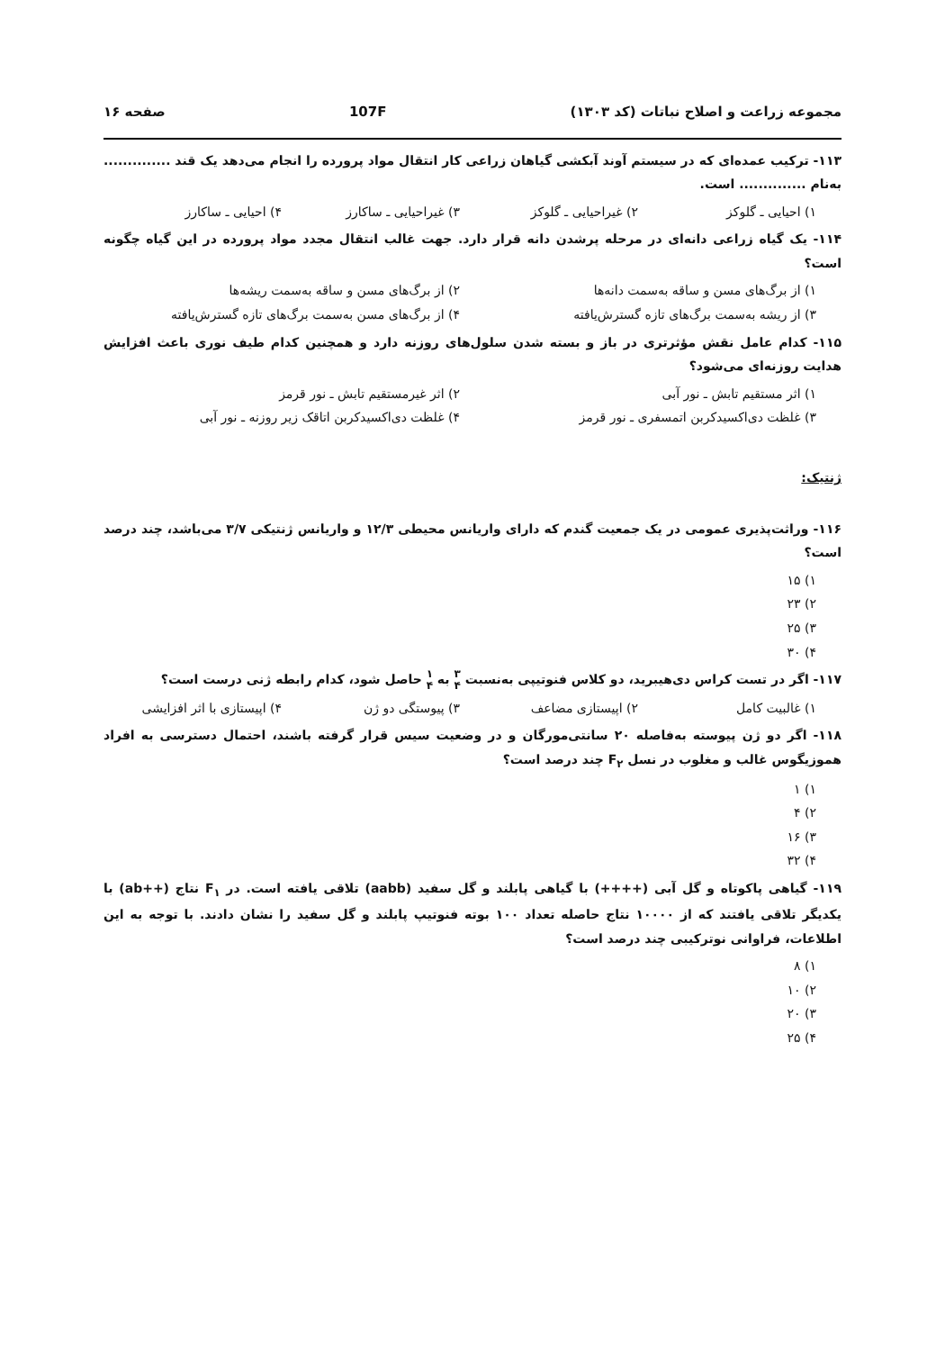مجموعه زراعت و اصلاح نباتات (کد ۱۳۰۳) 107F صفحه ۱۶
۱۱۳- ترکیب عمده‌ای که در سیستم آوند آبکشی گیاهان زراعی کار انتقال مواد پرورده را انجام می‌دهد یک قند .............. به‌نام .............. است.
۱) احیایی ـ گلوکز ۲) غیراحیایی ـ گلوکز ۳) غیراحیایی ـ ساکارز ۴) احیایی ـ ساکارز
۱۱۴- یک گیاه زراعی دانه‌ای در مرحله پرشدن دانه قرار دارد. جهت غالب انتقال مجدد مواد پرورده در این گیاه چگونه است؟
۱) از برگ‌های مسن و ساقه به‌سمت دانه‌ها ۲) از برگ‌های مسن و ساقه به‌سمت ریشه‌ها ۳) از ریشه به‌سمت برگ‌های تازه گسترش‌یافته ۴) از برگ‌های مسن به‌سمت برگ‌های تازه گسترش‌یافته
۱۱۵- کدام عامل نقش مؤثرتری در باز و بسته شدن سلول‌های روزنه دارد و همچنین کدام طیف نوری باعث افزایش هدایت روزنه‌ای می‌شود؟
۱) اثر مستقیم تابش ـ نور آبی ۲) اثر غیرمستقیم تابش ـ نور قرمز ۳) غلظت دی‌اکسیدکربن اتمسفری ـ نور قرمز ۴) غلظت دی‌اکسیدکربن اتاقک زیر روزنه ـ نور آبی
ژنتیک:
۱۱۶- وراثت‌پذیری عمومی در یک جمعیت گندم که دارای واریانس محیطی ۱۲/۳ و واریانس ژنتیکی ۳/۷ می‌باشد، چند درصد است؟
۱) ۱۵
۲) ۲۳
۳) ۲۵
۴) ۳۰
۱۱۷- اگر در تست کراس دی‌هیبرید، دو کلاس فنوتیپی به‌نسبت ۳ ۴ به ۱ ۴ حاصل شود، کدام رابطه ژنی درست است؟
۱) غالبیت کامل ۲) اپیستازی مضاعف ۳) پیوستگی دو ژن ۴) اپیستازی با اثر افزایشی
۱۱۸- اگر دو ژن پیوسته به‌فاصله ۲۰ سانتی‌مورگان و در وضعیت سیس قرار گرفته باشند، احتمال دسترسی به افراد هموزیگوس غالب و مغلوب در نسل F<sub>۲</sub> چند درصد است؟
۱) ۱
۲) ۴
۳) ۱۶
۴) ۳۲
۱۱۹- گیاهی پاکوتاه و گل آبی (++++) با گیاهی پابلند و گل سفید (aabb) تلاقی یافته است. در F<sub>۱</sub> نتاج (++ab) با یکدیگر تلاقی یافتند که از ۱۰۰۰۰ نتاج حاصله تعداد ۱۰۰ بوته فنوتیپ پابلند و گل سفید را نشان دادند. با توجه به این اطلاعات، فراوانی نوترکیبی چند درصد است؟
۱) ۸
۲) ۱۰
۳) ۲۰
۴) ۲۵